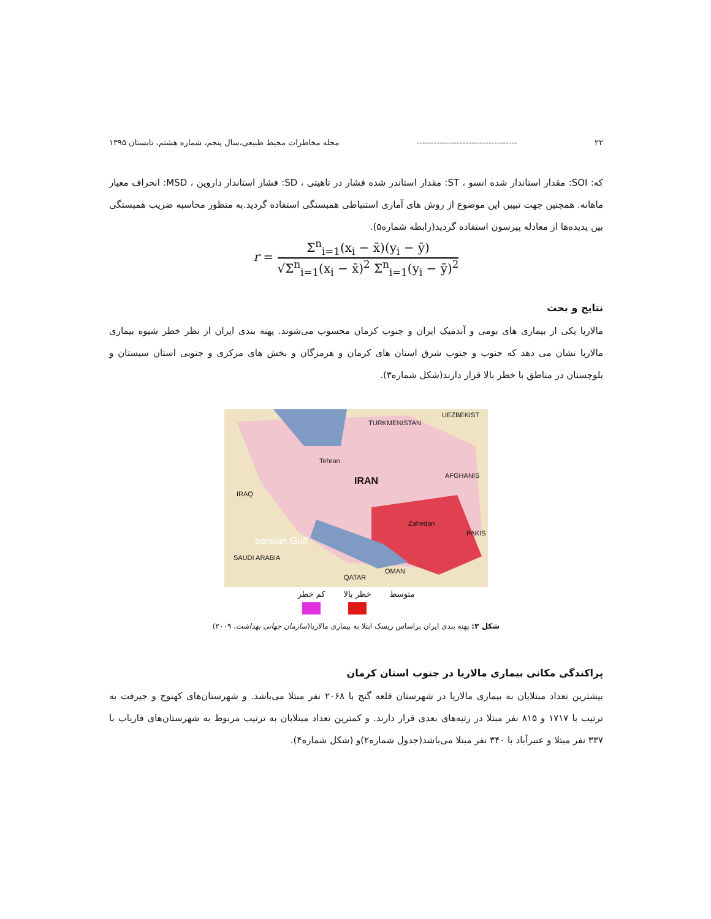۲۲ ----------------------------------- مجله مخاطرات محیط طبیعی،سال پنجم، شماره هشتم، تابستان ۱۳۹۵
که: SOI: مقدار استاندار شده انسو ، ST: مقدار استاندر شده فشار در تاهیتی ، SD: فشار استاندار داروین ، MSD: انحراف معیار ماهانه. همچنین جهت تبیین این موضوع از روش های آماری استنباطی همبستگی استفاده گردید.به منظور محاسبه ضریب همبستگی بین پدیده‌ها از معادله پیرسون استفاده گردید(رابطه شماره۵).
r = Σ<sup>n</sup><sub>i=1</sub>(x<sub>i</sub> − x̄)(y<sub>i</sub> − ȳ) √Σ<sup>n</sup><sub>i=1</sub>(x<sub>i</sub> − x̄)<sup>2</sup> Σ<sup>n</sup><sub>i=1</sub>(y<sub>i</sub> − ȳ)<sup>2</sup>
نتایج و بحث
مالاریا یکی از بیماری های بومی و آندمیک ایران و جنوب کرمان محسوب می‌شوند. پهنه بندی ایران از نظر خطر شیوه بیماری مالاریا نشان می دهد که جنوب و جنوب شرق استان های کرمان و هرمزگان و بخش های مرکزی و جنوبی استان سیستان و بلوچستان در مناطق با خطر بالا قرار دارند(شکل شماره۳).
TURKMENISTAN
UEZBEKIST
Tehran
IRAN AFGHANIS
IRAQ
Zahedan
PAKIS
persian Gulf
SAUDI ARABIA
QATAR
OMAN
متوسط خطر بالا کم خطر
شکل ۳: پهنه بندی ایران براساس ریسک ابتلا به بیماری مالاریا(سازمان جهانی بهداشت، ۲۰۰۹)
پراکندگی مکانی بیماری مالاریا در جنوب استان کرمان
بیشترین تعداد مبتلایان به بیماری مالاریا در شهرستان قلعه گنج با ۲۰۶۸ نفر مبتلا می‌باشد. و شهرستان‌های کهنوج و جیرفت به ترتیب با ۱۷۱۷ و ۸۱۵ نفر مبتلا در رتبه‌های بعدی قرار دارند. و کمترین تعداد مبتلایان به ترتیب مربوط به شهرستان‌های فاریاب با ۳۳۷ نفر مبتلا و عنبرآباد با ۳۴۰ نفر مبتلا می‌باشد(جدول شماره۲)و (شکل شماره۴).